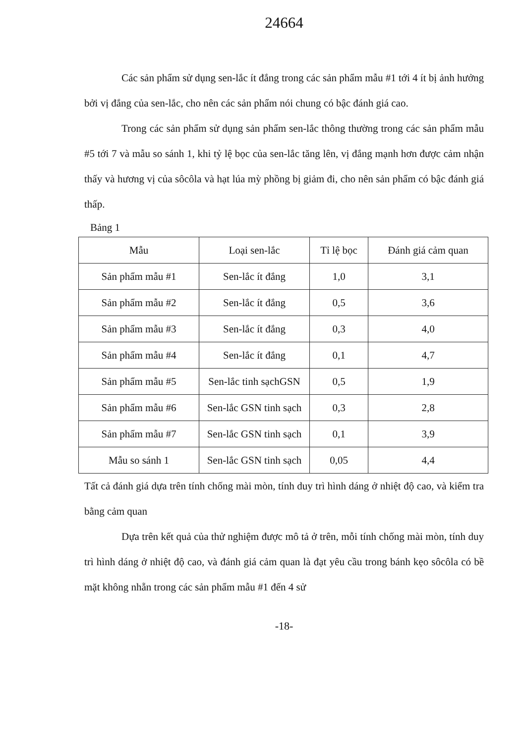24664
Các sản phẩm sử dụng sen-lắc ít đắng trong các sản phẩm mẫu #1 tới 4 ít bị ảnh hưởng bởi vị đắng của sen-lắc, cho nên các sản phẩm nói chung có bậc đánh giá cao.
Trong các sản phẩm sử dụng sản phẩm sen-lắc thông thường trong các sản phẩm mẫu #5 tới 7 và mẫu so sánh 1, khi tỷ lệ bọc của sen-lắc tăng lên, vị đắng mạnh hơn được cảm nhận thấy và hương vị của sôcôla và hạt lúa mỳ phồng bị giảm đi, cho nên sản phẩm có bậc đánh giá thấp.
Bảng 1
| Mẫu | Loại sen-lắc | Tỉ lệ bọc | Đánh giá cảm quan |
| --- | --- | --- | --- |
| Sản phẩm mẫu #1 | Sen-lắc ít đắng | 1,0 | 3,1 |
| Sản phẩm mẫu #2 | Sen-lắc ít đắng | 0,5 | 3,6 |
| Sản phẩm mẫu #3 | Sen-lắc ít đắng | 0,3 | 4,0 |
| Sản phẩm mẫu #4 | Sen-lắc ít đắng | 0,1 | 4,7 |
| Sản phẩm mẫu #5 | Sen-lắc tinh sạchGSN | 0,5 | 1,9 |
| Sản phẩm mẫu #6 | Sen-lắc GSN tinh sạch | 0,3 | 2,8 |
| Sản phẩm mẫu #7 | Sen-lắc GSN tinh sạch | 0,1 | 3,9 |
| Mẫu so sánh 1 | Sen-lắc GSN tinh sạch | 0,05 | 4,4 |
Tất cả đánh giá dựa trên tính chống mài mòn, tính duy trì hình dáng ở nhiệt độ cao, và kiểm tra bằng cảm quan
Dựa trên kết quả của thử nghiệm được mô tả ở trên, mỗi tính chống mài mòn, tính duy trì hình dáng ở nhiệt độ cao, và đánh giá cảm quan là đạt yêu cầu trong bánh kẹo sôcôla có bề mặt không nhẵn trong các sản phẩm mẫu #1 đến 4 sử
-18-